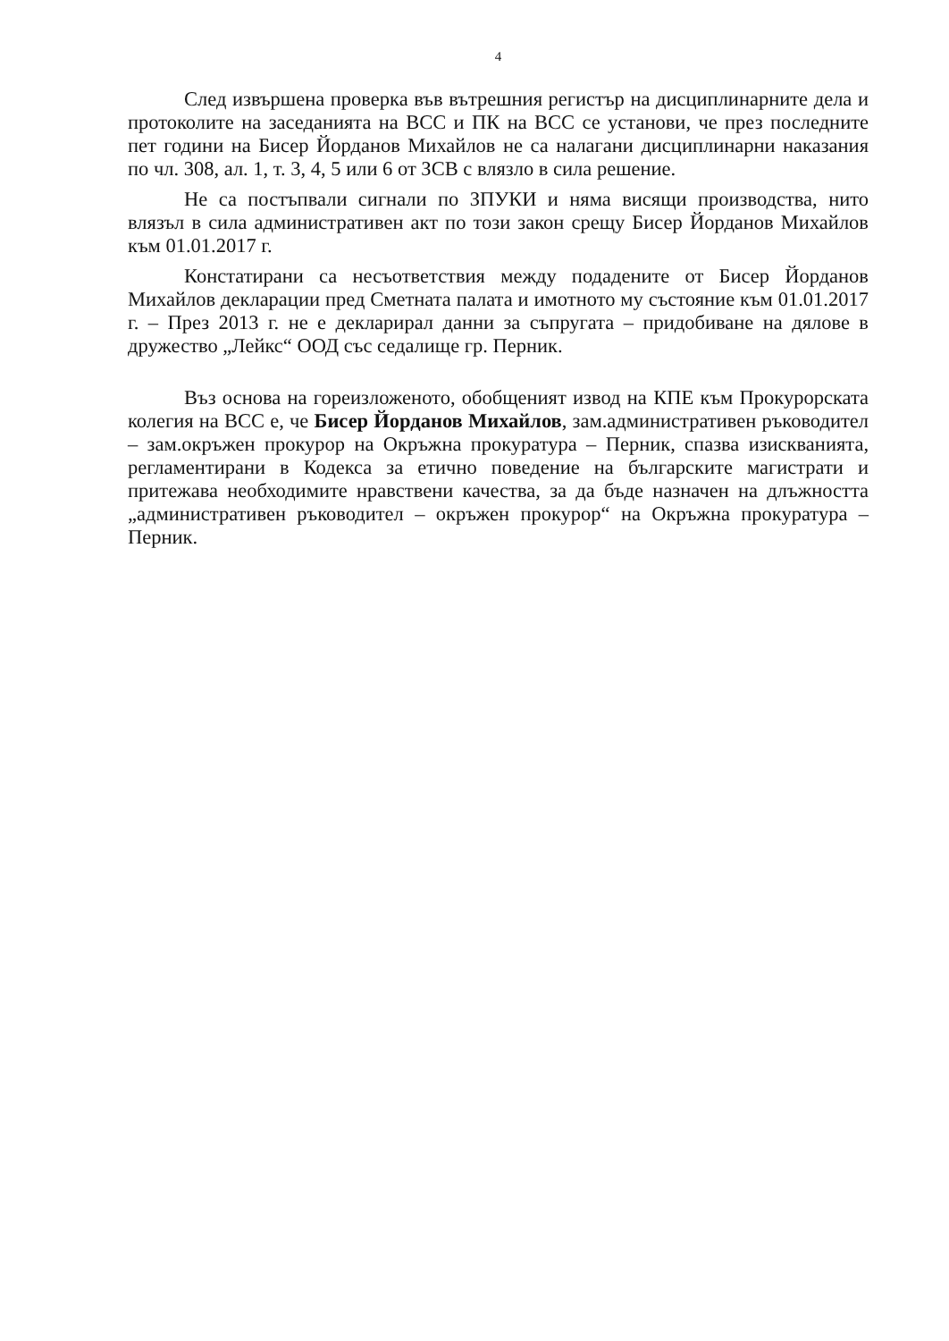4
След извършена проверка във вътрешния регистър на дисциплинарните дела и протоколите на заседанията на ВСС и ПК на ВСС се установи, че през последните пет години на Бисер Йорданов Михайлов не са налагани дисциплинарни наказания по чл. 308, ал. 1, т. 3, 4, 5 или 6 от ЗСВ с влязло в сила решение.
Не са постъпвали сигнали по ЗПУКИ и няма висящи производства, нито влязъл в сила административен акт по този закон срещу Бисер Йорданов Михайлов към 01.01.2017 г.
Констатирани са несъответствия между подадените от Бисер Йорданов Михайлов декларации пред Сметната палата и имотното му състояние към 01.01.2017 г. – През 2013 г. не е декларирал данни за съпругата – придобиване на дялове в дружество „Лейкс“ ООД със седалище гр. Перник.
Въз основа на гореизложеното, обобщеният извод на КПЕ към Прокурорската колегия на ВСС е, че Бисер Йорданов Михайлов, зам.административен ръководител – зам.окръжен прокурор на Окръжна прокуратура – Перник, спазва изискванията, регламентирани в Кодекса за етично поведение на българските магистрати и притежава необходимите нравствени качества, за да бъде назначен на длъжността „административен ръководител – окръжен прокурор“ на Окръжна прокуратура – Перник.